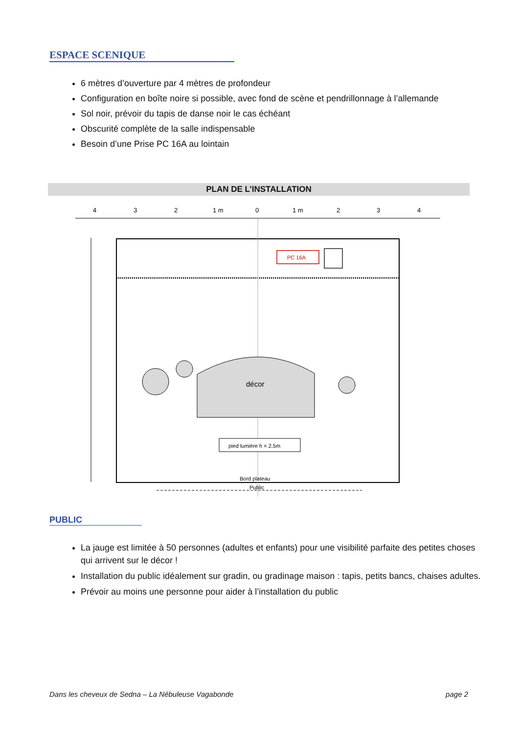ESPACE SCENIQUE
6 mètres d’ouverture par 4 mètres de profondeur
Configuration en boîte noire si possible, avec fond de scène et pendrillonnage à l’allemande
Sol noir, prévoir du tapis de danse noir le cas échéant
Obscurité complète de la salle indispensable
Besoin d’une Prise PC 16A au lointain
PLAN DE L’INSTALLATION
4
3
2
1 m
0
1 m
2
3
4
PC 16A
décor
pied lumière h = 2.5m
Bord plateau
Public
PUBLIC
La jauge est limitée à 50 personnes (adultes et enfants) pour une visibilité parfaite des petites choses qui arrivent sur le décor !
Installation du public idéalement sur gradin, ou gradinage maison : tapis, petits bancs, chaises adultes.
Prévoir au moins une personne pour aider à l’installation du public
Dans les cheveux de Sedna – La Nébuleuse Vagabonde page 2